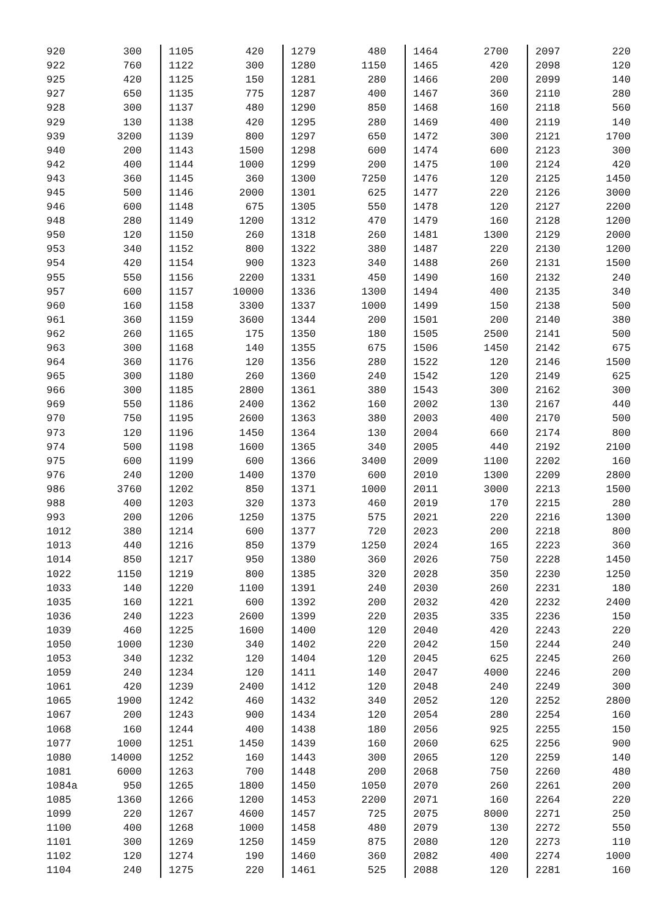| 920 | 300 |
| 922 | 760 |
| 925 | 420 |
| 927 | 650 |
| 928 | 300 |
| 929 | 130 |
| 939 | 3200 |
| 940 | 200 |
| 942 | 400 |
| 943 | 360 |
| 945 | 500 |
| 946 | 600 |
| 948 | 280 |
| 950 | 120 |
| 953 | 340 |
| 954 | 420 |
| 955 | 550 |
| 957 | 600 |
| 960 | 160 |
| 961 | 360 |
| 962 | 260 |
| 963 | 300 |
| 964 | 360 |
| 965 | 300 |
| 966 | 300 |
| 969 | 550 |
| 970 | 750 |
| 973 | 120 |
| 974 | 500 |
| 975 | 600 |
| 976 | 240 |
| 986 | 3760 |
| 988 | 400 |
| 993 | 200 |
| 1012 | 380 |
| 1013 | 440 |
| 1014 | 850 |
| 1022 | 1150 |
| 1033 | 140 |
| 1035 | 160 |
| 1036 | 240 |
| 1039 | 460 |
| 1050 | 1000 |
| 1053 | 340 |
| 1059 | 240 |
| 1061 | 420 |
| 1065 | 1900 |
| 1067 | 200 |
| 1068 | 160 |
| 1077 | 1000 |
| 1080 | 14000 |
| 1081 | 6000 |
| 1084a | 950 |
| 1085 | 1360 |
| 1099 | 220 |
| 1100 | 400 |
| 1101 | 300 |
| 1102 | 120 |
| 1104 | 240 |
| 1105 | 420 |
| 1122 | 300 |
| 1125 | 150 |
| 1135 | 775 |
| 1137 | 480 |
| 1138 | 420 |
| 1139 | 800 |
| 1143 | 1500 |
| 1144 | 1000 |
| 1145 | 360 |
| 1146 | 2000 |
| 1148 | 675 |
| 1149 | 1200 |
| 1150 | 260 |
| 1152 | 800 |
| 1154 | 900 |
| 1156 | 2200 |
| 1157 | 10000 |
| 1158 | 3300 |
| 1159 | 3600 |
| 1165 | 175 |
| 1168 | 140 |
| 1176 | 120 |
| 1180 | 260 |
| 1185 | 2800 |
| 1186 | 2400 |
| 1195 | 2600 |
| 1196 | 1450 |
| 1198 | 1600 |
| 1199 | 600 |
| 1200 | 1400 |
| 1202 | 850 |
| 1203 | 320 |
| 1206 | 1250 |
| 1214 | 600 |
| 1216 | 850 |
| 1217 | 950 |
| 1219 | 800 |
| 1220 | 1100 |
| 1221 | 600 |
| 1223 | 2600 |
| 1225 | 1600 |
| 1230 | 340 |
| 1232 | 120 |
| 1234 | 120 |
| 1239 | 2400 |
| 1242 | 460 |
| 1243 | 900 |
| 1244 | 400 |
| 1251 | 1450 |
| 1252 | 160 |
| 1263 | 700 |
| 1265 | 1800 |
| 1266 | 1200 |
| 1267 | 4600 |
| 1268 | 1000 |
| 1269 | 1250 |
| 1274 | 190 |
| 1275 | 220 |
| 1279 | 480 |
| 1280 | 1150 |
| 1281 | 280 |
| 1287 | 400 |
| 1290 | 850 |
| 1295 | 280 |
| 1297 | 650 |
| 1298 | 600 |
| 1299 | 200 |
| 1300 | 7250 |
| 1301 | 625 |
| 1305 | 550 |
| 1312 | 470 |
| 1318 | 260 |
| 1322 | 380 |
| 1323 | 340 |
| 1331 | 450 |
| 1336 | 1300 |
| 1337 | 1000 |
| 1344 | 200 |
| 1350 | 180 |
| 1355 | 675 |
| 1356 | 280 |
| 1360 | 240 |
| 1361 | 380 |
| 1362 | 160 |
| 1363 | 380 |
| 1364 | 130 |
| 1365 | 340 |
| 1366 | 3400 |
| 1370 | 600 |
| 1371 | 1000 |
| 1373 | 460 |
| 1375 | 575 |
| 1377 | 720 |
| 1379 | 1250 |
| 1380 | 360 |
| 1385 | 320 |
| 1391 | 240 |
| 1392 | 200 |
| 1399 | 220 |
| 1400 | 120 |
| 1402 | 220 |
| 1404 | 120 |
| 1411 | 140 |
| 1412 | 120 |
| 1432 | 340 |
| 1434 | 120 |
| 1438 | 180 |
| 1439 | 160 |
| 1443 | 300 |
| 1448 | 200 |
| 1450 | 1050 |
| 1453 | 2200 |
| 1457 | 725 |
| 1458 | 480 |
| 1459 | 875 |
| 1460 | 360 |
| 1461 | 525 |
| 1464 | 2700 |
| 1465 | 420 |
| 1466 | 200 |
| 1467 | 360 |
| 1468 | 160 |
| 1469 | 400 |
| 1472 | 300 |
| 1474 | 600 |
| 1475 | 100 |
| 1476 | 120 |
| 1477 | 220 |
| 1478 | 120 |
| 1479 | 160 |
| 1481 | 1300 |
| 1487 | 220 |
| 1488 | 260 |
| 1490 | 160 |
| 1494 | 400 |
| 1499 | 150 |
| 1501 | 200 |
| 1505 | 2500 |
| 1506 | 1450 |
| 1522 | 120 |
| 1542 | 120 |
| 1543 | 300 |
| 2002 | 130 |
| 2003 | 400 |
| 2004 | 660 |
| 2005 | 440 |
| 2009 | 1100 |
| 2010 | 1300 |
| 2011 | 3000 |
| 2019 | 170 |
| 2021 | 220 |
| 2023 | 200 |
| 2024 | 165 |
| 2026 | 750 |
| 2028 | 350 |
| 2030 | 260 |
| 2032 | 420 |
| 2035 | 335 |
| 2040 | 420 |
| 2042 | 150 |
| 2045 | 625 |
| 2047 | 4000 |
| 2048 | 240 |
| 2052 | 120 |
| 2054 | 280 |
| 2056 | 925 |
| 2060 | 625 |
| 2065 | 120 |
| 2068 | 750 |
| 2070 | 260 |
| 2071 | 160 |
| 2075 | 8000 |
| 2079 | 130 |
| 2080 | 120 |
| 2082 | 400 |
| 2088 | 120 |
| 2097 | 220 |
| 2098 | 120 |
| 2099 | 140 |
| 2110 | 280 |
| 2118 | 560 |
| 2119 | 140 |
| 2121 | 1700 |
| 2123 | 300 |
| 2124 | 420 |
| 2125 | 1450 |
| 2126 | 3000 |
| 2127 | 2200 |
| 2128 | 1200 |
| 2129 | 2000 |
| 2130 | 1200 |
| 2131 | 1500 |
| 2132 | 240 |
| 2135 | 340 |
| 2138 | 500 |
| 2140 | 380 |
| 2141 | 500 |
| 2142 | 675 |
| 2146 | 1500 |
| 2149 | 625 |
| 2162 | 300 |
| 2167 | 440 |
| 2170 | 500 |
| 2174 | 800 |
| 2192 | 2100 |
| 2202 | 160 |
| 2209 | 2800 |
| 2213 | 1500 |
| 2215 | 280 |
| 2216 | 1300 |
| 2218 | 800 |
| 2223 | 360 |
| 2228 | 1450 |
| 2230 | 1250 |
| 2231 | 180 |
| 2232 | 2400 |
| 2236 | 150 |
| 2243 | 220 |
| 2244 | 240 |
| 2245 | 260 |
| 2246 | 200 |
| 2249 | 300 |
| 2252 | 2800 |
| 2254 | 160 |
| 2255 | 150 |
| 2256 | 900 |
| 2259 | 140 |
| 2260 | 480 |
| 2261 | 200 |
| 2264 | 220 |
| 2271 | 250 |
| 2272 | 550 |
| 2273 | 110 |
| 2274 | 1000 |
| 2281 | 160 |